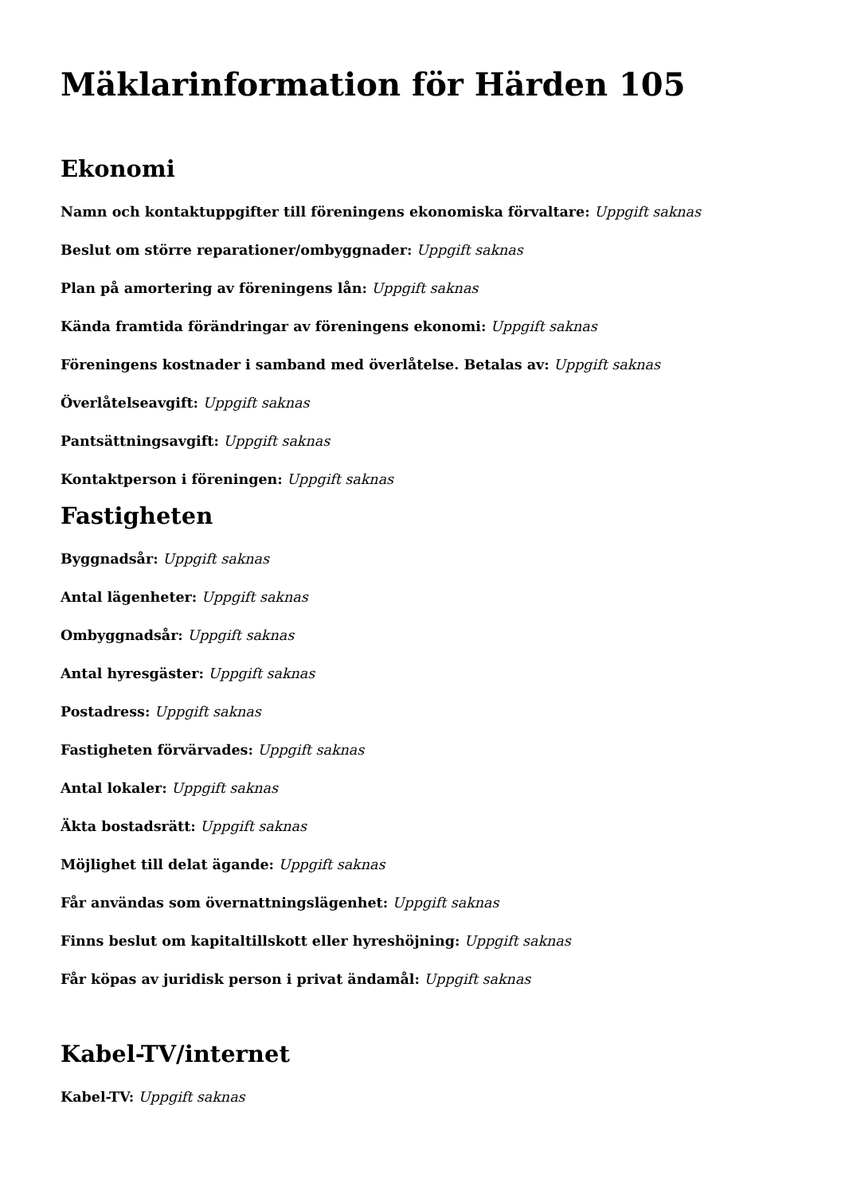Mäklarinformation för Härden 105
Ekonomi
Namn och kontaktuppgifter till föreningens ekonomiska förvaltare: Uppgift saknas
Beslut om större reparationer/ombyggnader: Uppgift saknas
Plan på amortering av föreningens lån: Uppgift saknas
Kända framtida förändringar av föreningens ekonomi: Uppgift saknas
Föreningens kostnader i samband med överlåtelse. Betalas av: Uppgift saknas
Överlåtelseavgift: Uppgift saknas
Pantsättningsavgift: Uppgift saknas
Kontaktperson i föreningen: Uppgift saknas
Fastigheten
Byggnadsår: Uppgift saknas
Antal lägenheter: Uppgift saknas
Ombyggnadsår: Uppgift saknas
Antal hyresgäster: Uppgift saknas
Postadress: Uppgift saknas
Fastigheten förvärvades: Uppgift saknas
Antal lokaler: Uppgift saknas
Äkta bostadsrätt: Uppgift saknas
Möjlighet till delat ägande: Uppgift saknas
Får användas som övernattningslägenhet: Uppgift saknas
Finns beslut om kapitaltillskott eller hyreshöjning: Uppgift saknas
Får köpas av juridisk person i privat ändamål: Uppgift saknas
Kabel-TV/internet
Kabel-TV: Uppgift saknas